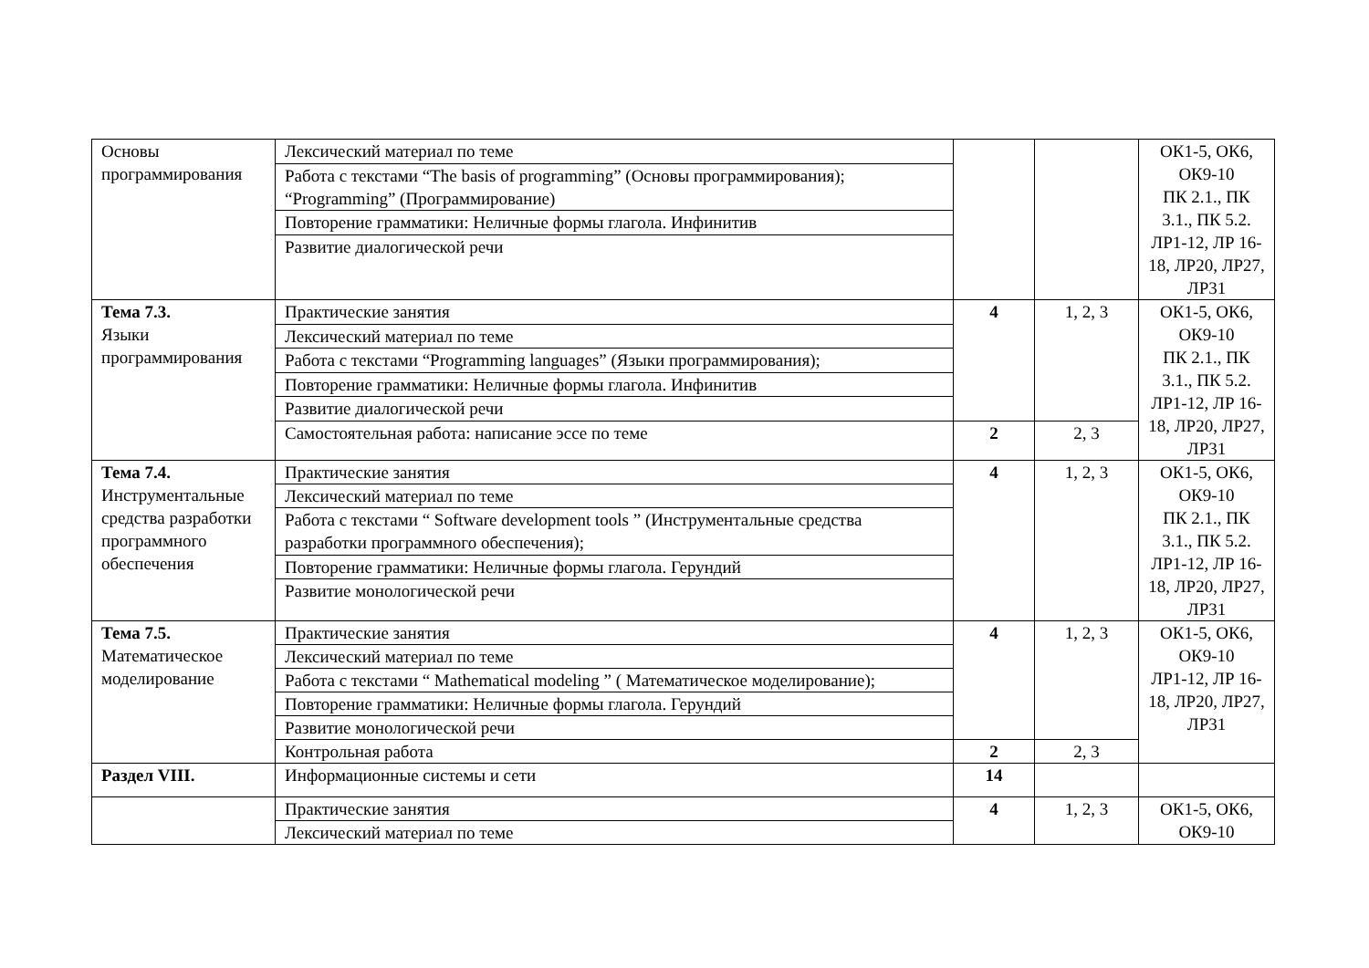| Основы программирования | Лексический материал по теме | | | ОК1-5, ОК6, ОК9-10 ПК 2.1., ПК 3.1., ПК 5.2. ЛР1-12, ЛР 16-18, ЛР20, ЛР27, ЛР31 |
| | Работа с текстами “The basis of programming” (Основы программирования); “Programming” (Программирование) | | | |
| | Повторение грамматики: Неличные формы глагола. Инфинитив | | | |
| | Развитие диалогической речи | | | |
| Тема 7.3. Языки программирования | Практические занятия | 4 | 1, 2, 3 | ОК1-5, ОК6, ОК9-10 ПК 2.1., ПК 3.1., ПК 5.2. ЛР1-12, ЛР 16-18, ЛР20, ЛР27, ЛР31 |
| | Лексический материал по теме | | | |
| | Работа с текстами “Programming languages” (Языки программирования); | | | |
| | Повторение грамматики: Неличные формы глагола. Инфинитив | | | |
| | Развитие диалогической речи | | | |
| | Самостоятельная работа: написание эссе по теме | 2 | 2, 3 | |
| Тема 7.4. Инструментальные средства разработки программного обеспечения | Практические занятия | 4 | 1, 2, 3 | ОК1-5, ОК6, ОК9-10 ПК 2.1., ПК 3.1., ПК 5.2. ЛР1-12, ЛР 16-18, ЛР20, ЛР27, ЛР31 |
| | Лексический материал по теме | | | |
| | Работа с текстами “ Software development tools ” (Инструментальные средства разработки программного обеспечения); | | | |
| | Повторение грамматики: Неличные формы глагола. Герундий | | | |
| | Развитие монологической речи | | | |
| Тема 7.5. Математическое моделирование | Практические занятия | 4 | 1, 2, 3 | ОК1-5, ОК6, ОК9-10 ЛР1-12, ЛР 16-18, ЛР20, ЛР27, ЛР31 |
| | Лексический материал по теме | | | |
| | Работа с текстами “ Mathematical modeling ” ( Математическое моделирование); | | | |
| | Повторение грамматики: Неличные формы глагола. Герундий | | | |
| | Развитие монологической речи | | | |
| | Контрольная работа | 2 | 2, 3 | |
| Раздел VIII. | Информационные системы и сети | 14 | | |
| | Практические занятия | 4 | 1, 2, 3 | ОК1-5, ОК6, ОК9-10 |
| | Лексический материал по теме | | | |